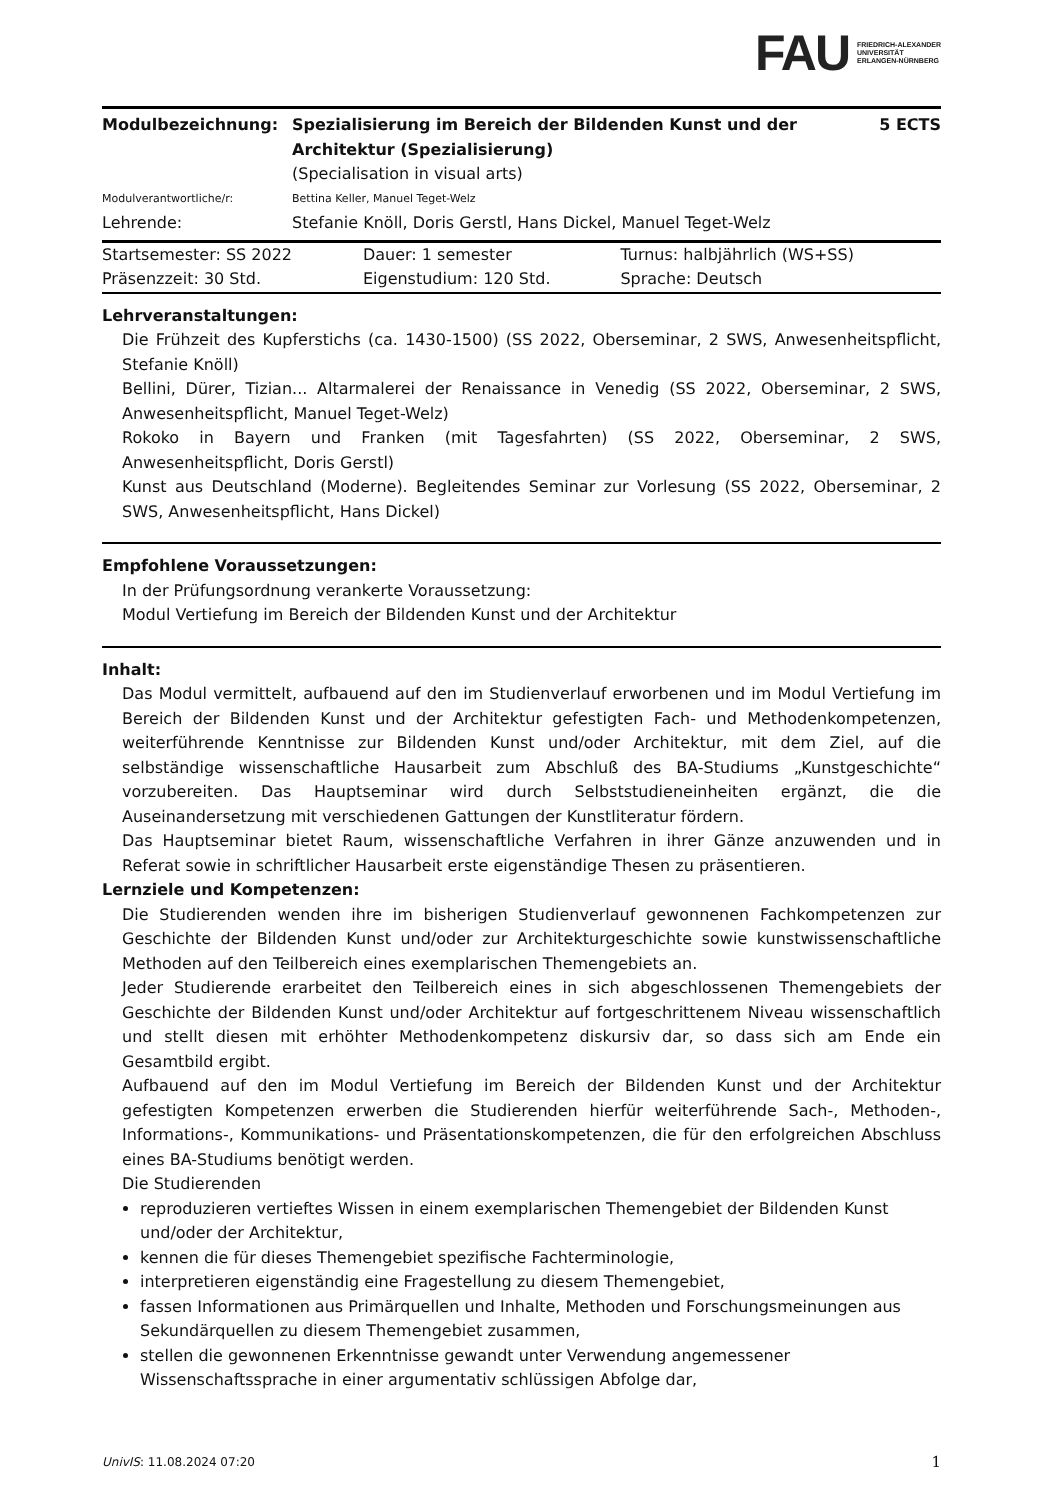FAU FRIEDRICH-ALEXANDER
UNIVERSITÄT
ERLANGEN-NÜRNBERG
| Modulbezeichnung: | Spezialisierung im Bereich der Bildenden Kunst und der Architektur (Spezialisierung) (Specialisation in visual arts) | 5 ECTS |
| Modulverantwortliche/r: | Bettina Keller, Manuel Teget-Welz | |
| Lehrende: | Stefanie Knöll, Doris Gerstl, Hans Dickel, Manuel Teget-Welz | |
| Startsemester: SS 2022 | Dauer: 1 semester | Turnus: halbjährlich (WS+SS) |
| Präsenzzeit: 30 Std. | Eigenstudium: 120 Std. | Sprache: Deutsch |
Lehrveranstaltungen:
Die Frühzeit des Kupferstichs (ca. 1430-1500) (SS 2022, Oberseminar, 2 SWS, Anwesenheitspflicht, Stefanie Knöll)
Bellini, Dürer, Tizian... Altarmalerei der Renaissance in Venedig (SS 2022, Oberseminar, 2 SWS, Anwesenheitspflicht, Manuel Teget-Welz)
Rokoko in Bayern und Franken (mit Tagesfahrten) (SS 2022, Oberseminar, 2 SWS, Anwesenheitspflicht, Doris Gerstl)
Kunst aus Deutschland (Moderne). Begleitendes Seminar zur Vorlesung (SS 2022, Oberseminar, 2 SWS, Anwesenheitspflicht, Hans Dickel)
Empfohlene Voraussetzungen:
In der Prüfungsordnung verankerte Voraussetzung:
Modul Vertiefung im Bereich der Bildenden Kunst und der Architektur
Inhalt:
Das Modul vermittelt, aufbauend auf den im Studienverlauf erworbenen und im Modul Vertiefung im Bereich der Bildenden Kunst und der Architektur gefestigten Fach- und Methodenkompetenzen, weiterführende Kenntnisse zur Bildenden Kunst und/oder Architektur, mit dem Ziel, auf die selbständige wissenschaftliche Hausarbeit zum Abschluß des BA-Studiums „Kunstgeschichte“ vorzubereiten. Das Hauptseminar wird durch Selbststudieneinheiten ergänzt, die die Auseinandersetzung mit verschiedenen Gattungen der Kunstliteratur fördern.
Das Hauptseminar bietet Raum, wissenschaftliche Verfahren in ihrer Gänze anzuwenden und in Referat sowie in schriftlicher Hausarbeit erste eigenständige Thesen zu präsentieren.
Lernziele und Kompetenzen:
Die Studierenden wenden ihre im bisherigen Studienverlauf gewonnenen Fachkompetenzen zur Geschichte der Bildenden Kunst und/oder zur Architekturgeschichte sowie kunstwissenschaftliche Methoden auf den Teilbereich eines exemplarischen Themengebiets an.
Jeder Studierende erarbeitet den Teilbereich eines in sich abgeschlossenen Themengebiets der Geschichte der Bildenden Kunst und/oder Architektur auf fortgeschrittenem Niveau wissenschaftlich und stellt diesen mit erhöhter Methodenkompetenz diskursiv dar, so dass sich am Ende ein Gesamtbild ergibt.
Aufbauend auf den im Modul Vertiefung im Bereich der Bildenden Kunst und der Architektur gefestigten Kompetenzen erwerben die Studierenden hierfür weiterführende Sach-, Methoden-, Informations-, Kommunikations- und Präsentationskompetenzen, die für den erfolgreichen Abschluss eines BA-Studiums benötigt werden.
Die Studierenden
reproduzieren vertieftes Wissen in einem exemplarischen Themengebiet der Bildenden Kunst und/oder der Architektur,
kennen die für dieses Themengebiet spezifische Fachterminologie,
interpretieren eigenständig eine Fragestellung zu diesem Themengebiet,
fassen Informationen aus Primärquellen und Inhalte, Methoden und Forschungsmeinungen aus Sekundärquellen zu diesem Themengebiet zusammen,
stellen die gewonnenen Erkenntnisse gewandt unter Verwendung angemessener Wissenschaftssprache in einer argumentativ schlüssigen Abfolge dar,
UnivIS: 11.08.2024 07:20 1